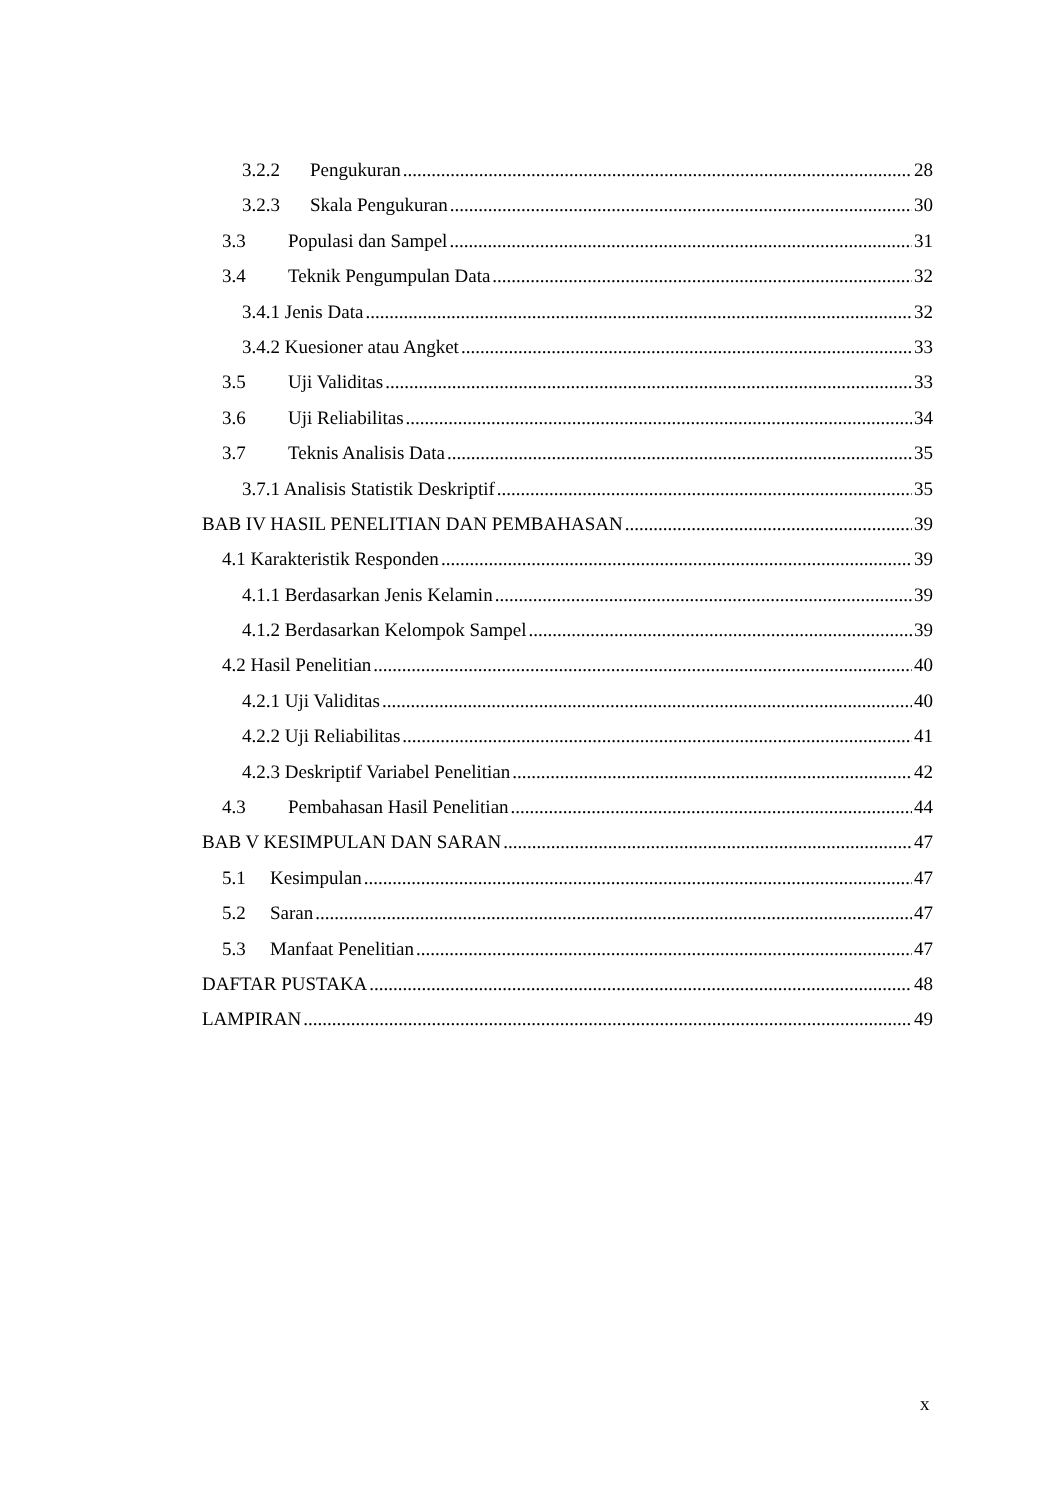3.2.2 Pengukuran 28
3.2.3 Skala Pengukuran 30
3.3 Populasi dan Sampel 31
3.4 Teknik Pengumpulan Data 32
3.4.1 Jenis Data 32
3.4.2 Kuesioner atau Angket 33
3.5 Uji Validitas 33
3.6 Uji Reliabilitas 34
3.7 Teknis Analisis Data 35
3.7.1 Analisis Statistik Deskriptif 35
BAB IV HASIL PENELITIAN DAN PEMBAHASAN 39
4.1 Karakteristik Responden 39
4.1.1 Berdasarkan Jenis Kelamin 39
4.1.2 Berdasarkan Kelompok Sampel 39
4.2 Hasil Penelitian 40
4.2.1 Uji Validitas 40
4.2.2 Uji Reliabilitas 41
4.2.3 Deskriptif Variabel Penelitian 42
4.3 Pembahasan Hasil Penelitian 44
BAB V KESIMPULAN DAN SARAN 47
5.1 Kesimpulan 47
5.2 Saran 47
5.3 Manfaat Penelitian 47
DAFTAR PUSTAKA 48
LAMPIRAN 49
x